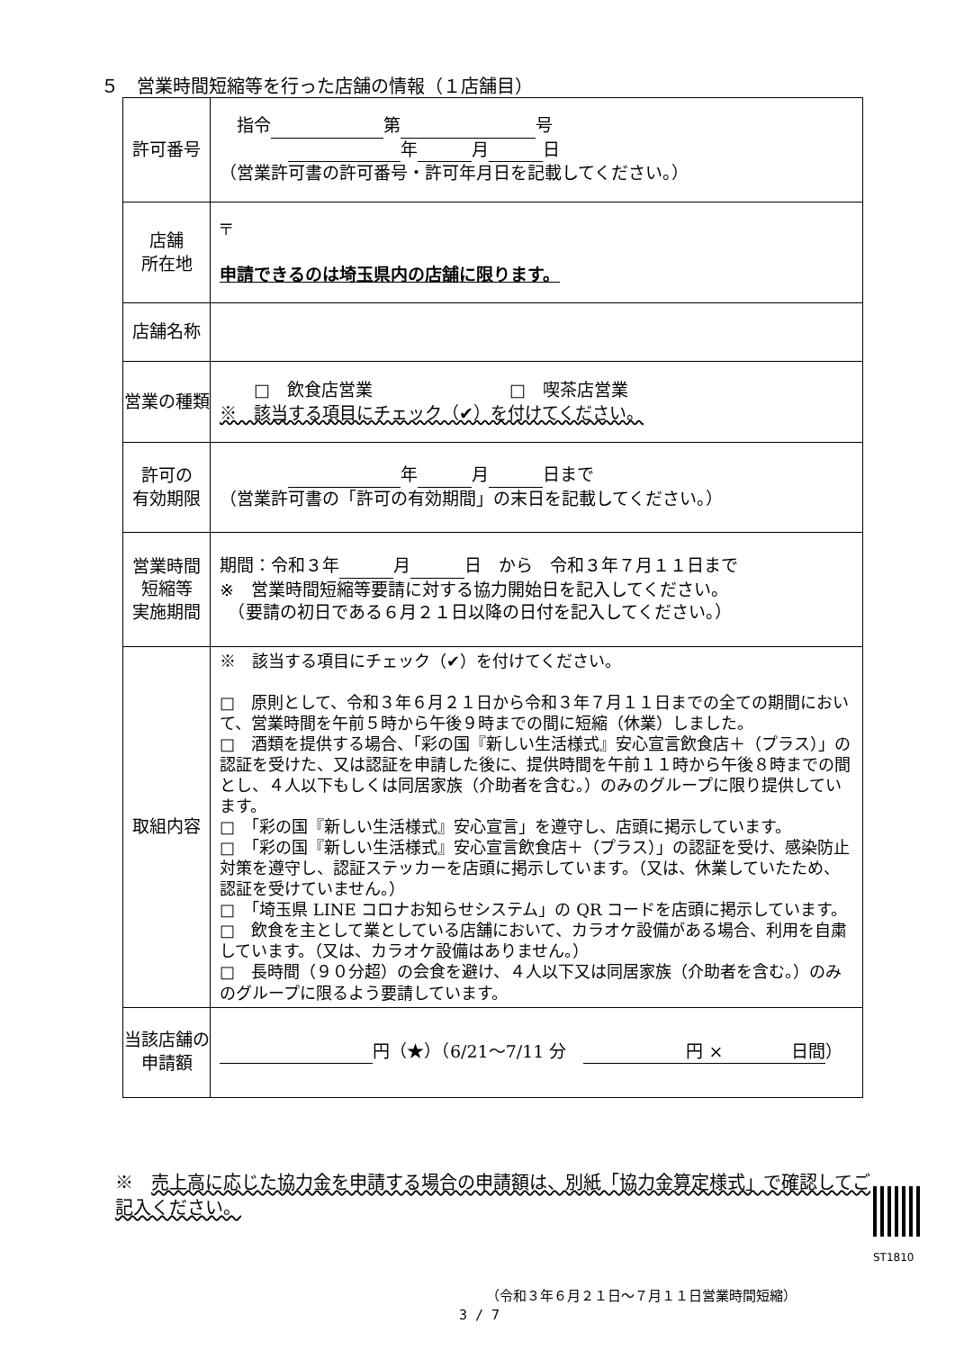５　営業時間短縮等を行った店舗の情報（１店舗目）
| 許可番号 | 指令 第 号 年 月 日 （営業許可書の許可番号・許可年月日を記載してください。） |
| 店舗 所在地 | 〒 申請できるのは埼玉県内の店舗に限ります。 |
| 店舗名称 | |
| 営業の種類 | □ 飲食店営業 □ 喫茶店営業 ※ 該当する項目にチェック（✔）を付けてください。 |
| 許可の 有効期限 | 年 月 日まで （営業許可書の「許可の有効期間」の末日を記載してください。） |
| 営業時間 短縮等 実施期間 | 期間：令和３年 月 日 から 令和３年７月１１日まで ※ 営業時間短縮等要請に対する協力開始日を記入してください。 （要請の初日である６月２１日以降の日付を記入してください。） |
| 取組内容 | ※ 該当する項目にチェック（✔）を付けてください。 □ 原則として、令和３年６月２１日から令和３年７月１１日までの全ての期間において、営業時間を午前５時から午後９時までの間に短縮（休業）しました。 □ 酒類を提供する場合、「彩の国『新しい生活様式』安心宣言飲食店＋（プラス）」の認証を受けた、又は認証を申請した後に、提供時間を午前１１時から午後８時までの間とし、４人以下もしくは同居家族（介助者を含む。）のみのグループに限り提供しています。 □ 「彩の国『新しい生活様式』安心宣言」を遵守し、店頭に掲示しています。 □ 「彩の国『新しい生活様式』安心宣言飲食店＋（プラス）」の認証を受け、感染防止対策を遵守し、認証ステッカーを店頭に掲示しています。（又は、休業していたため、認証を受けていません。） □ 「埼玉県 LINE コロナお知らせシステム」の QR コードを店頭に掲示しています。 □ 飲食を主として業としている店舗において、カラオケ設備がある場合、利用を自粛しています。（又は、カラオケ設備はありません。） □ 長時間（９０分超）の会食を避け、４人以下又は同居家族（介助者を含む。）のみのグループに限るよう要請しています。 |
| 当該店舗の 申請額 | 円（★）（6/21～7/11 分 円 × 日間 ） |
※　売上高に応じた協力金を申請する場合の申請額は、別紙「協力金算定様式」で確認してご記入ください。
ST1810
（令和３年６月２１日～７月１１日営業時間短縮）
3 / 7